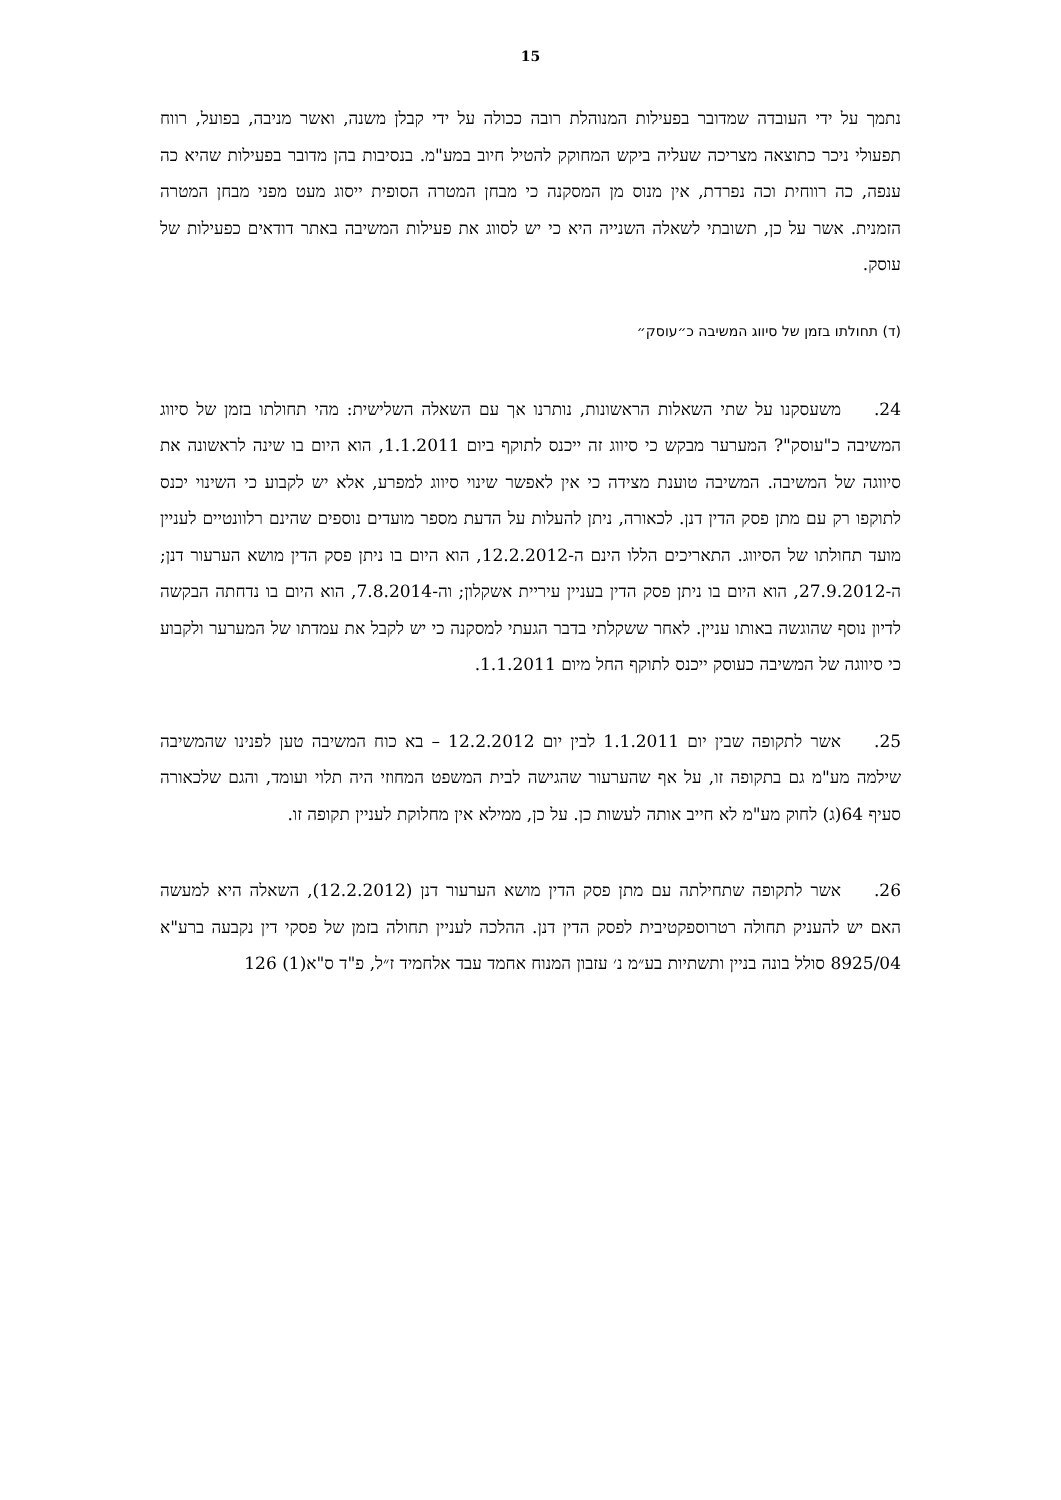15
נתמך על ידי העובדה שמדובר בפעילות המנוהלת רובה ככולה על ידי קבלן משנה, ואשר מניבה, בפועל, רווח תפעולי ניכר כתוצאה מצריכה שעליה ביקש המחוקק להטיל חיוב במע"מ. בנסיבות בהן מדובר בפעילות שהיא כה ענפה, כה רווחית וכה נפרדת, אין מנוס מן המסקנה כי מבחן המטרה הסופית ייסוג מעט מפני מבחן המטרה הזמנית. אשר על כן, תשובתי לשאלה השנייה היא כי יש לסווג את פעילות המשיבה באתר דודאים כפעילות של עוסק.
(ד) תחולתו בזמן של סיווג המשיבה כ״עוסק״
24. משעסקנו על שתי השאלות הראשונות, נותרנו אך עם השאלה השלישית: מהי תחולתו בזמן של סיווג המשיבה כ"עוסק"? המערער מבקש כי סיווג זה ייכנס לתוקף ביום 1.1.2011, הוא היום בו שינה לראשונה את סיווגה של המשיבה. המשיבה טוענת מצידה כי אין לאפשר שינוי סיווג למפרע, אלא יש לקבוע כי השינוי יכנס לתוקפו רק עם מתן פסק הדין דנן. לכאורה, ניתן להעלות על הדעת מספר מועדים נוספים שהינם רלוונטיים לעניין מועד תחולתו של הסיווג. התאריכים הללו הינם ה-12.2.2012, הוא היום בו ניתן פסק הדין מושא הערעור דנן; ה-27.9.2012, הוא היום בו ניתן פסק הדין בעניין עיריית אשקלון; וה-7.8.2014, הוא היום בו נדחתה הבקשה לדיון נוסף שהוגשה באותו עניין. לאחר ששקלתי בדבר הגעתי למסקנה כי יש לקבל את עמדתו של המערער ולקבוע כי סיווגה של המשיבה כעוסק ייכנס לתוקף החל מיום 1.1.2011.
25. אשר לתקופה שבין יום 1.1.2011 לבין יום 12.2.2012 – בא כוח המשיבה טען לפנינו שהמשיבה שילמה מע"מ גם בתקופה זו, על אף שהערעור שהגישה לבית המשפט המחוזי היה תלוי ועומד, והגם שלכאורה סעיף 64(ג) לחוק מע"מ לא חייב אותה לעשות כן. על כן, ממילא אין מחלוקת לעניין תקופה זו.
26. אשר לתקופה שתחילתה עם מתן פסק הדין מושא הערעור דנן (12.2.2012), השאלה היא למעשה האם יש להעניק תחולה רטרוספקטיבית לפסק הדין דנן. ההלכה לעניין תחולה בזמן של פסקי דין נקבעה ברע"א 8925/04 סולל בונה בניין ותשתיות בע״מ נ׳ עזבון המנוח אחמד עבד אלחמיד ז״ל, פ"ד ס"א(1) 126